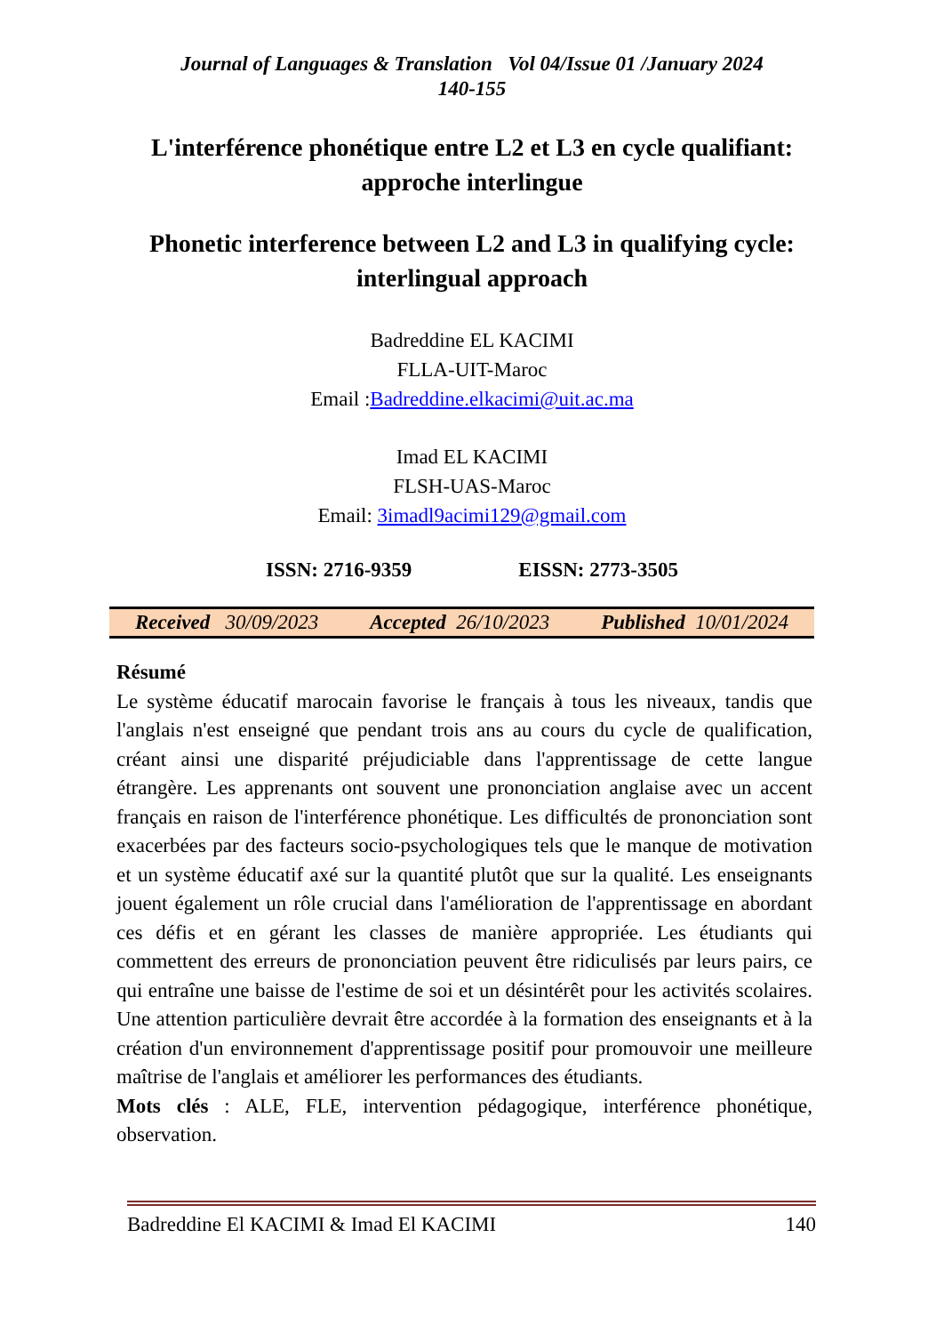Journal of Languages & Translation Vol 04/Issue 01 /January 2024
140-155
L'interférence phonétique entre L2 et L3 en cycle qualifiant: approche interlingue
Phonetic interference between L2 and L3 in qualifying cycle: interlingual approach
Badreddine EL KACIMI
FLLA-UIT-Maroc
Email :Badreddine.elkacimi@uit.ac.ma
Imad EL KACIMI
FLSH-UAS-Maroc
Email: 3imadl9acimi129@gmail.com
ISSN: 2716-9359 EISSN: 2773-3505
Received 30/09/2023 Accepted 26/10/2023 Published 10/01/2024
Résumé
Le système éducatif marocain favorise le français à tous les niveaux, tandis que l'anglais n'est enseigné que pendant trois ans au cours du cycle de qualification, créant ainsi une disparité préjudiciable dans l'apprentissage de cette langue étrangère. Les apprenants ont souvent une prononciation anglaise avec un accent français en raison de l'interférence phonétique. Les difficultés de prononciation sont exacerbées par des facteurs socio-psychologiques tels que le manque de motivation et un système éducatif axé sur la quantité plutôt que sur la qualité. Les enseignants jouent également un rôle crucial dans l'amélioration de l'apprentissage en abordant ces défis et en gérant les classes de manière appropriée. Les étudiants qui commettent des erreurs de prononciation peuvent être ridiculisés par leurs pairs, ce qui entraîne une baisse de l'estime de soi et un désintérêt pour les activités scolaires. Une attention particulière devrait être accordée à la formation des enseignants et à la création d'un environnement d'apprentissage positif pour promouvoir une meilleure maîtrise de l'anglais et améliorer les performances des étudiants.
Mots clés : ALE, FLE, intervention pédagogique, interférence phonétique, observation.
Badreddine El KACIMI & Imad El KACIMI 140